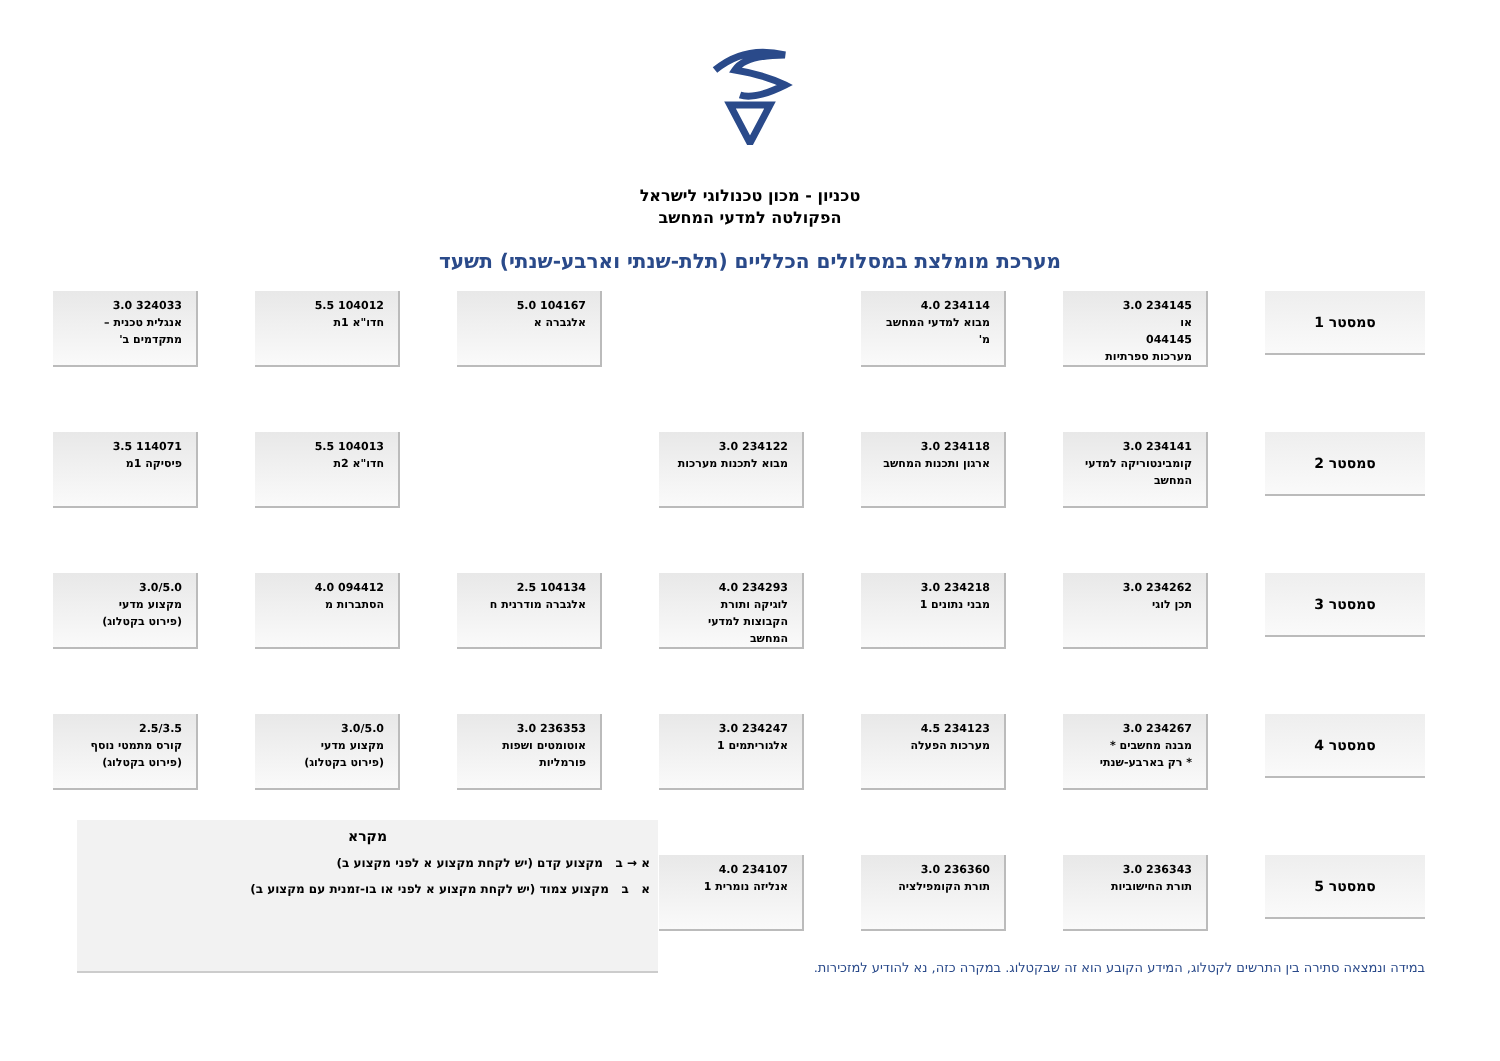טכניון - מכון טכנולוגי לישראל
הפקולטה למדעי המחשב
מערכת מומלצת במסלולים הכלליים (תלת-שנתי וארבע-שנתי) תשעד
סמסטר 1
234145 3.0
או
044145
מערכות ספרתיות
234114 4.0
מבוא למדעי המחשב מ'
104167 5.0
אלגברה א
104012 5.5
חדו"א 1ת
324033 3.0
אנגלית טכנית – מתקדמים ב'
סמסטר 2
234141 3.0
קומבינטוריקה למדעי המחשב
234118 3.0
ארגון ותכנות המחשב
234122 3.0
מבוא לתכנות מערכות
104013 5.5
חדו"א 2ת
114071 3.5
פיסיקה 1מ
סמסטר 3
234262 3.0
תכן לוגי
234218 3.0
מבני נתונים 1
234293 4.0
לוגיקה ותורת הקבוצות למדעי המחשב
104134 2.5
אלגברה מודרנית ח
094412 4.0
הסתברות מ
3.0/5.0
מקצוע מדעי
(פירוט בקטלוג)
סמסטר 4
234267 3.0
מבנה מחשבים *
* רק בארבע-שנתי
234123 4.5
מערכות הפעלה
234247 3.0
אלגוריתמים 1
236353 3.0
אוטומטים ושפות פורמליות
3.0/5.0
מקצוע מדעי
(פירוט בקטלוג)
2.5/3.5
קורס מתמטי נוסף
(פירוט בקטלוג)
סמסטר 5
236343 3.0
תורת החישוביות
236360 3.0
תורת הקומפילציה
234107 4.0
אנליזה נומרית 1
מקרא
א → ב מקצוע קדם (יש לקחת מקצוע א לפני מקצוע ב)
א ב מקצוע צמוד (יש לקחת מקצוע א לפני או בו-זמנית עם מקצוע ב)
במידה ונמצאה סתירה בין התרשים לקטלוג, המידע הקובע הוא זה שבקטלוג. במקרה כזה, נא להודיע למזכירות.